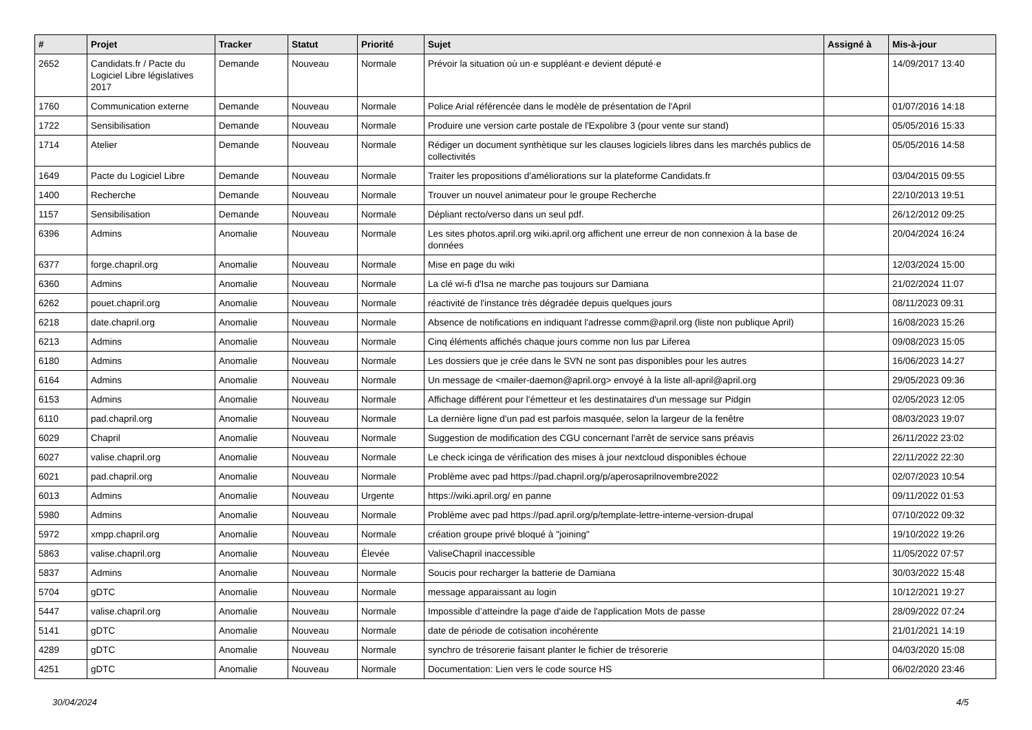| # | Projet | Tracker | Statut | Priorité | Sujet | Assigné à | Mis-à-jour |
| --- | --- | --- | --- | --- | --- | --- | --- |
| 2652 | Candidats.fr / Pacte du Logiciel Libre législatives 2017 | Demande | Nouveau | Normale | Prévoir la situation où un·e suppléant·e devient député·e | | 14/09/2017 13:40 |
| 1760 | Communication externe | Demande | Nouveau | Normale | Police Arial référencée dans le modèle de présentation de l'April | | 01/07/2016 14:18 |
| 1722 | Sensibilisation | Demande | Nouveau | Normale | Produire une version carte postale de l'Expolibre 3 (pour vente sur stand) | | 05/05/2016 15:33 |
| 1714 | Atelier | Demande | Nouveau | Normale | Rédiger un document synthètique sur les clauses logiciels libres dans les marchés publics de collectivités | | 05/05/2016 14:58 |
| 1649 | Pacte du Logiciel Libre | Demande | Nouveau | Normale | Traiter les propositions d'améliorations sur la plateforme Candidats.fr | | 03/04/2015 09:55 |
| 1400 | Recherche | Demande | Nouveau | Normale | Trouver un nouvel animateur pour le groupe Recherche | | 22/10/2013 19:51 |
| 1157 | Sensibilisation | Demande | Nouveau | Normale | Dépliant recto/verso dans un seul pdf. | | 26/12/2012 09:25 |
| 6396 | Admins | Anomalie | Nouveau | Normale | Les sites photos.april.org wiki.april.org affichent une erreur de non connexion à la base de données | | 20/04/2024 16:24 |
| 6377 | forge.chapril.org | Anomalie | Nouveau | Normale | Mise en page du wiki | | 12/03/2024 15:00 |
| 6360 | Admins | Anomalie | Nouveau | Normale | La clé wi-fi d'Isa ne marche pas toujours sur Damiana | | 21/02/2024 11:07 |
| 6262 | pouet.chapril.org | Anomalie | Nouveau | Normale | réactivité de l'instance très dégradée depuis quelques jours | | 08/11/2023 09:31 |
| 6218 | date.chapril.org | Anomalie | Nouveau | Normale | Absence de notifications en indiquant l'adresse comm@april.org (liste non publique April) | | 16/08/2023 15:26 |
| 6213 | Admins | Anomalie | Nouveau | Normale | Cinq éléments affichés chaque jours comme non lus par Liferea | | 09/08/2023 15:05 |
| 6180 | Admins | Anomalie | Nouveau | Normale | Les dossiers que je crée dans le SVN ne sont pas disponibles pour les autres | | 16/06/2023 14:27 |
| 6164 | Admins | Anomalie | Nouveau | Normale | Un message de <mailer-daemon@april.org> envoyé à la liste all-april@april.org | | 29/05/2023 09:36 |
| 6153 | Admins | Anomalie | Nouveau | Normale | Affichage différent pour l'émetteur et les destinataires d'un message sur Pidgin | | 02/05/2023 12:05 |
| 6110 | pad.chapril.org | Anomalie | Nouveau | Normale | La dernière ligne d'un pad est parfois masquée, selon la largeur de la fenêtre | | 08/03/2023 19:07 |
| 6029 | Chapril | Anomalie | Nouveau | Normale | Suggestion de modification des CGU concernant l'arrêt de service sans préavis | | 26/11/2022 23:02 |
| 6027 | valise.chapril.org | Anomalie | Nouveau | Normale | Le check icinga de vérification des mises à jour nextcloud disponibles échoue | | 22/11/2022 22:30 |
| 6021 | pad.chapril.org | Anomalie | Nouveau | Normale | Problème avec pad https://pad.chapril.org/p/aperosaprilnovembre2022 | | 02/07/2023 10:54 |
| 6013 | Admins | Anomalie | Nouveau | Urgente | https://wiki.april.org/ en panne | | 09/11/2022 01:53 |
| 5980 | Admins | Anomalie | Nouveau | Normale | Problème avec pad https://pad.april.org/p/template-lettre-interne-version-drupal | | 07/10/2022 09:32 |
| 5972 | xmpp.chapril.org | Anomalie | Nouveau | Normale | création groupe privé bloqué à "joining" | | 19/10/2022 19:26 |
| 5863 | valise.chapril.org | Anomalie | Nouveau | Élevée | ValiseChapril inaccessible | | 11/05/2022 07:57 |
| 5837 | Admins | Anomalie | Nouveau | Normale | Soucis pour recharger la batterie de Damiana | | 30/03/2022 15:48 |
| 5704 | gDTC | Anomalie | Nouveau | Normale | message apparaissant au login | | 10/12/2021 19:27 |
| 5447 | valise.chapril.org | Anomalie | Nouveau | Normale | Impossible d’atteindre la page d'aide de l'application Mots de passe | | 28/09/2022 07:24 |
| 5141 | gDTC | Anomalie | Nouveau | Normale | date de période de cotisation incohérente | | 21/01/2021 14:19 |
| 4289 | gDTC | Anomalie | Nouveau | Normale | synchro de trésorerie faisant planter le fichier de trésorerie | | 04/03/2020 15:08 |
| 4251 | gDTC | Anomalie | Nouveau | Normale | Documentation: Lien vers le code source HS | | 06/02/2020 23:46 |
30/04/2024 4/5